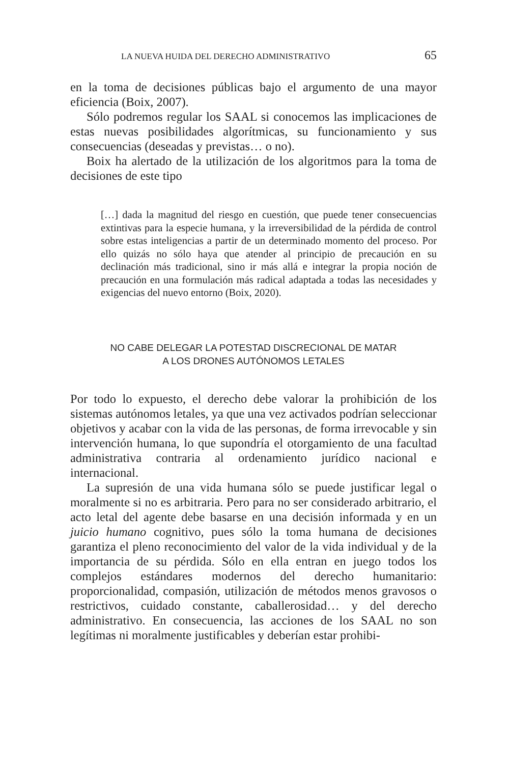LA NUEVA HUIDA DEL DERECHO ADMINISTRATIVO 65
en la toma de decisiones públicas bajo el argumento de una mayor eficiencia (Boix, 2007).
Sólo podremos regular los SAAL si conocemos las implicaciones de estas nuevas posibilidades algorítmicas, su funcionamiento y sus consecuencias (deseadas y previstas… o no).
Boix ha alertado de la utilización de los algoritmos para la toma de decisiones de este tipo
[…] dada la magnitud del riesgo en cuestión, que puede tener consecuencias extintivas para la especie humana, y la irreversibilidad de la pérdida de control sobre estas inteligencias a partir de un determinado momento del proceso. Por ello quizás no sólo haya que atender al principio de precaución en su declinación más tradicional, sino ir más allá e integrar la propia noción de precaución en una formulación más radical adaptada a todas las necesidades y exigencias del nuevo entorno (Boix, 2020).
NO CABE DELEGAR LA POTESTAD DISCRECIONAL DE MATAR
A LOS DRONES AUTÓNOMOS LETALES
Por todo lo expuesto, el derecho debe valorar la prohibición de los sistemas autónomos letales, ya que una vez activados podrían seleccionar objetivos y acabar con la vida de las personas, de forma irrevocable y sin intervención humana, lo que supondría el otorgamiento de una facultad administrativa contraria al ordenamiento jurídico nacional e internacional.
La supresión de una vida humana sólo se puede justificar legal o moralmente si no es arbitraria. Pero para no ser considerado arbitrario, el acto letal del agente debe basarse en una decisión informada y en un juicio humano cognitivo, pues sólo la toma humana de decisiones garantiza el pleno reconocimiento del valor de la vida individual y de la importancia de su pérdida. Sólo en ella entran en juego todos los complejos estándares modernos del derecho humanitario: proporcionalidad, compasión, utilización de métodos menos gravosos o restrictivos, cuidado constante, caballerosidad… y del derecho administrativo. En consecuencia, las acciones de los SAAL no son legítimas ni moralmente justificables y deberían estar prohibi-